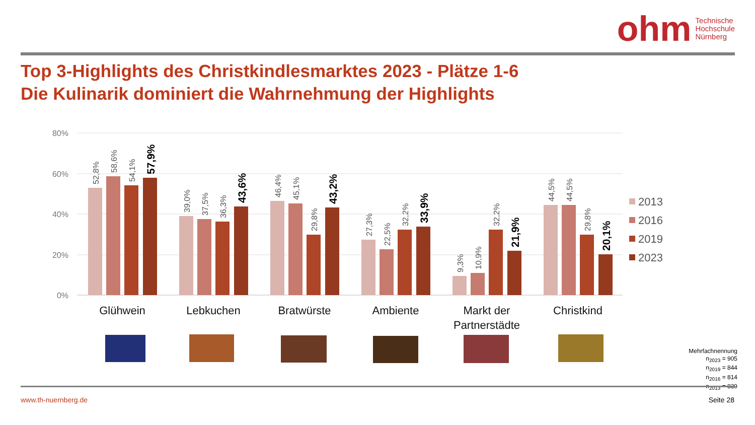ohm
Technische
Hochschule
Nürnberg
Top 3-Highlights des Christkindlesmarktes 2023 - Plätze 1-6
Die Kulinarik dominiert die Wahrnehmung der Highlights
80%
60%
40%
20%
0%
Glühwein
Lebkuchen
Bratwürste
Ambiente
Markt der
Partnerstädte
Christkind
52,8%
58,6%
54,1%
57,9%
39,0%
37,5%
36,3%
43,6%
46,4%
45,1%
29,8%
43,2%
27,3%
22,5%
32,2%
33,9%
9,3%
10,9%
32,2%
21,9%
44,5%
44,5%
29,8%
20,1%
2013
2016
2019
2023
Mehrfachnennung
n<sub>2023</sub> = 905
n<sub>2019</sub> = 844
n<sub>2016</sub> = 814
n<sub>2013</sub> = 839
www.th-nuernberg.de Seite 28